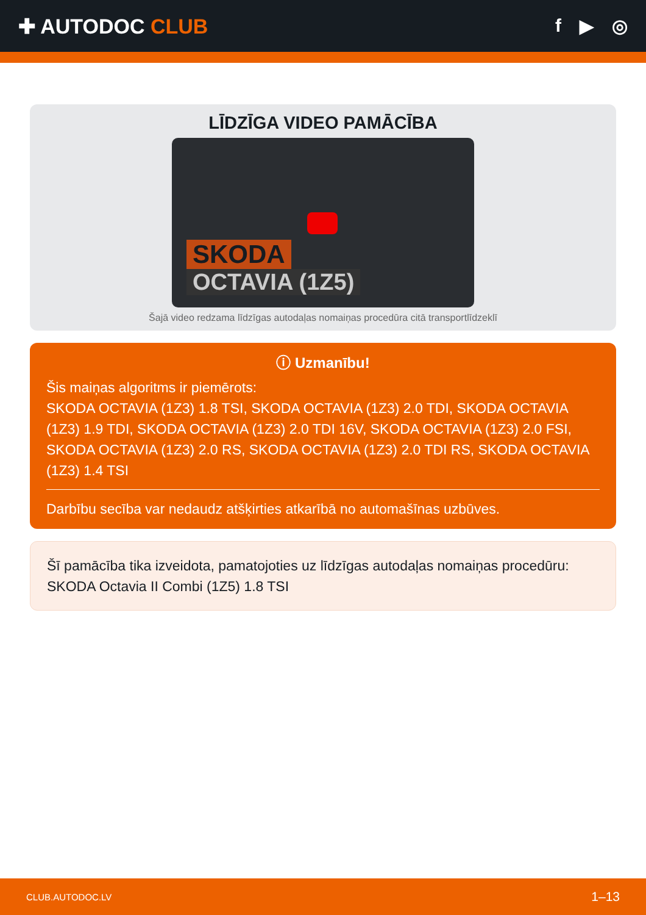✚ AUTODOC CLUB f ▶ ◎
LĪDZĪGA VIDEO PAMĀCĪBA
SKODA
OCTAVIA (1Z5)
Šajā video redzama līdzīgas autodaļas nomaiņas procedūra citā transportlīdzeklī
ⓘ Uzmanību!
Šis maiņas algoritms ir piemērots:
SKODA OCTAVIA (1Z3) 1.8 TSI, SKODA OCTAVIA (1Z3) 2.0 TDI, SKODA OCTAVIA (1Z3) 1.9 TDI, SKODA OCTAVIA (1Z3) 2.0 TDI 16V, SKODA OCTAVIA (1Z3) 2.0 FSI, SKODA OCTAVIA (1Z3) 2.0 RS, SKODA OCTAVIA (1Z3) 2.0 TDI RS, SKODA OCTAVIA (1Z3) 1.4 TSI
Darbību secība var nedaudz atšķirties atkarībā no automašīnas uzbūves.
Šī pamācība tika izveidota, pamatojoties uz līdzīgas autodaļas nomaiņas procedūru: SKODA Octavia II Combi (1Z5) 1.8 TSI
CLUB.AUTODOC.LV 1–13